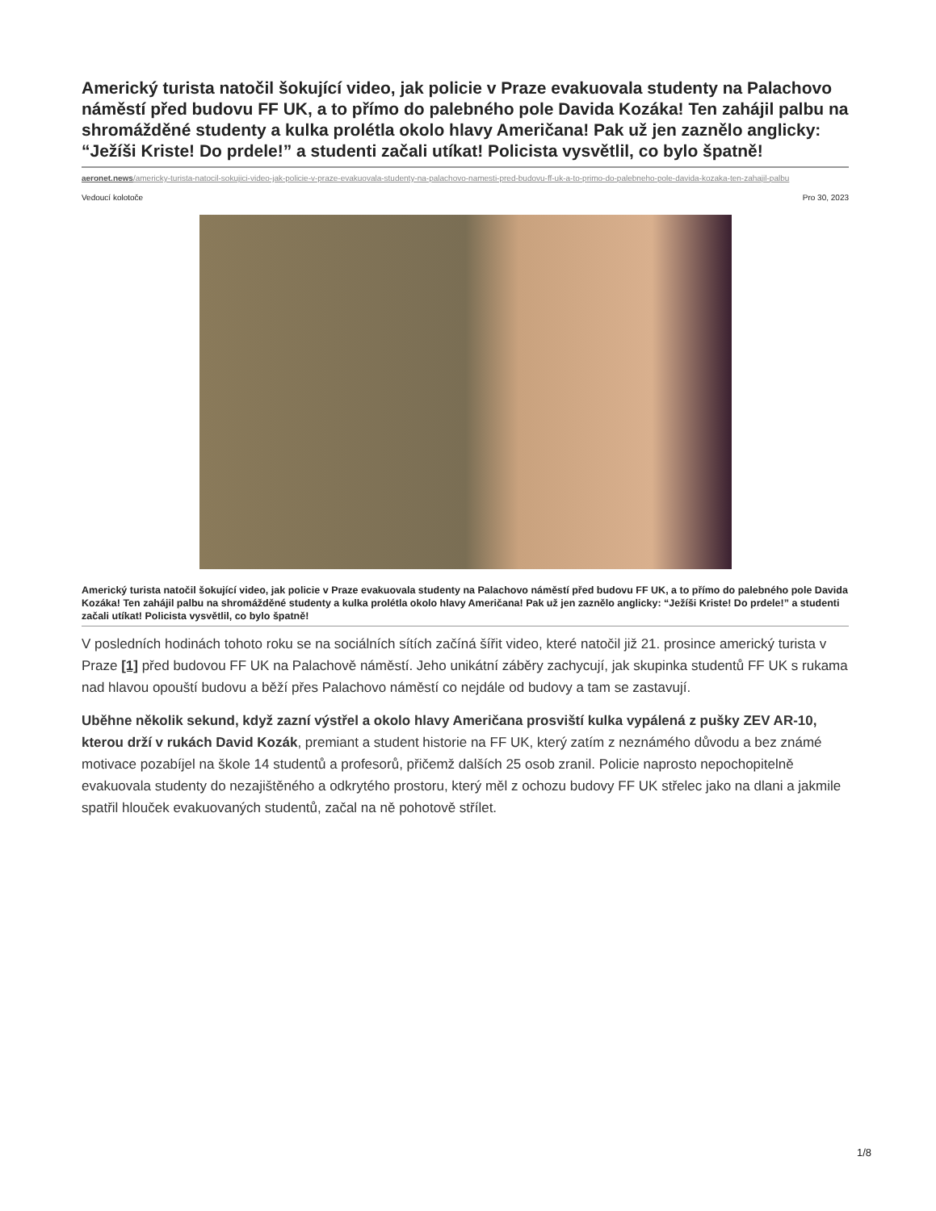Americký turista natočil šokující video, jak policie v Praze evakuovala studenty na Palachovo náměstí před budovu FF UK, a to přímo do palebného pole Davida Kozáka! Ten zahájil palbu na shromážděné studenty a kulka prolétla okolo hlavy Američana! Pak už jen zaznělo anglicky: “Ježíši Kriste! Do prdele!” a studenti začali utíkat! Policista vysvětlil, co bylo špatně!
aeronet.news/americky-turista-natocil-sokujici-video-jak-policie-v-praze-evakuovala-studenty-na-palachovo-namesti-pred-budovu-ff-uk-a-to-primo-do-palebneho-pole-davida-kozaka-ten-zahajil-palbu
Vedoucí kolotoče Pro 30, 2023
Americký turista natočil šokující video, jak policie v Praze evakuovala studenty na Palachovo náměstí před budovu FF UK, a to přímo do palebného pole Davida Kozáka! Ten zahájil palbu na shromážděné studenty a kulka prolétla okolo hlavy Američana! Pak už jen zaznělo anglicky: “Ježíši Kriste! Do prdele!” a studenti začali utíkat! Policista vysvětlil, co bylo špatně!
V posledních hodinách tohoto roku se na sociálních sítích začíná šířit video, které natočil již 21. prosince americký turista v Praze [1] před budovou FF UK na Palachově náměstí. Jeho unikátní záběry zachycují, jak skupinka studentů FF UK s rukama nad hlavou opouští budovu a běží přes Palachovo náměstí co nejdále od budovy a tam se zastavují.
Uběhne několik sekund, když zazní výstřel a okolo hlavy Američana prosviští kulka vypálená z pušky ZEV AR-10, kterou drží v rukách David Kozák, premiant a student historie na FF UK, který zatím z neznámého důvodu a bez známé motivace pozabíjel na škole 14 studentů a profesorů, přičemž dalších 25 osob zranil. Policie naprosto nepochopitelně evakuovala studenty do nezajištěného a odkrytého prostoru, který měl z ochozu budovy FF UK střelec jako na dlani a jakmile spatřil hlouček evakuovaných studentů, začal na ně pohotově střílet.
1/8